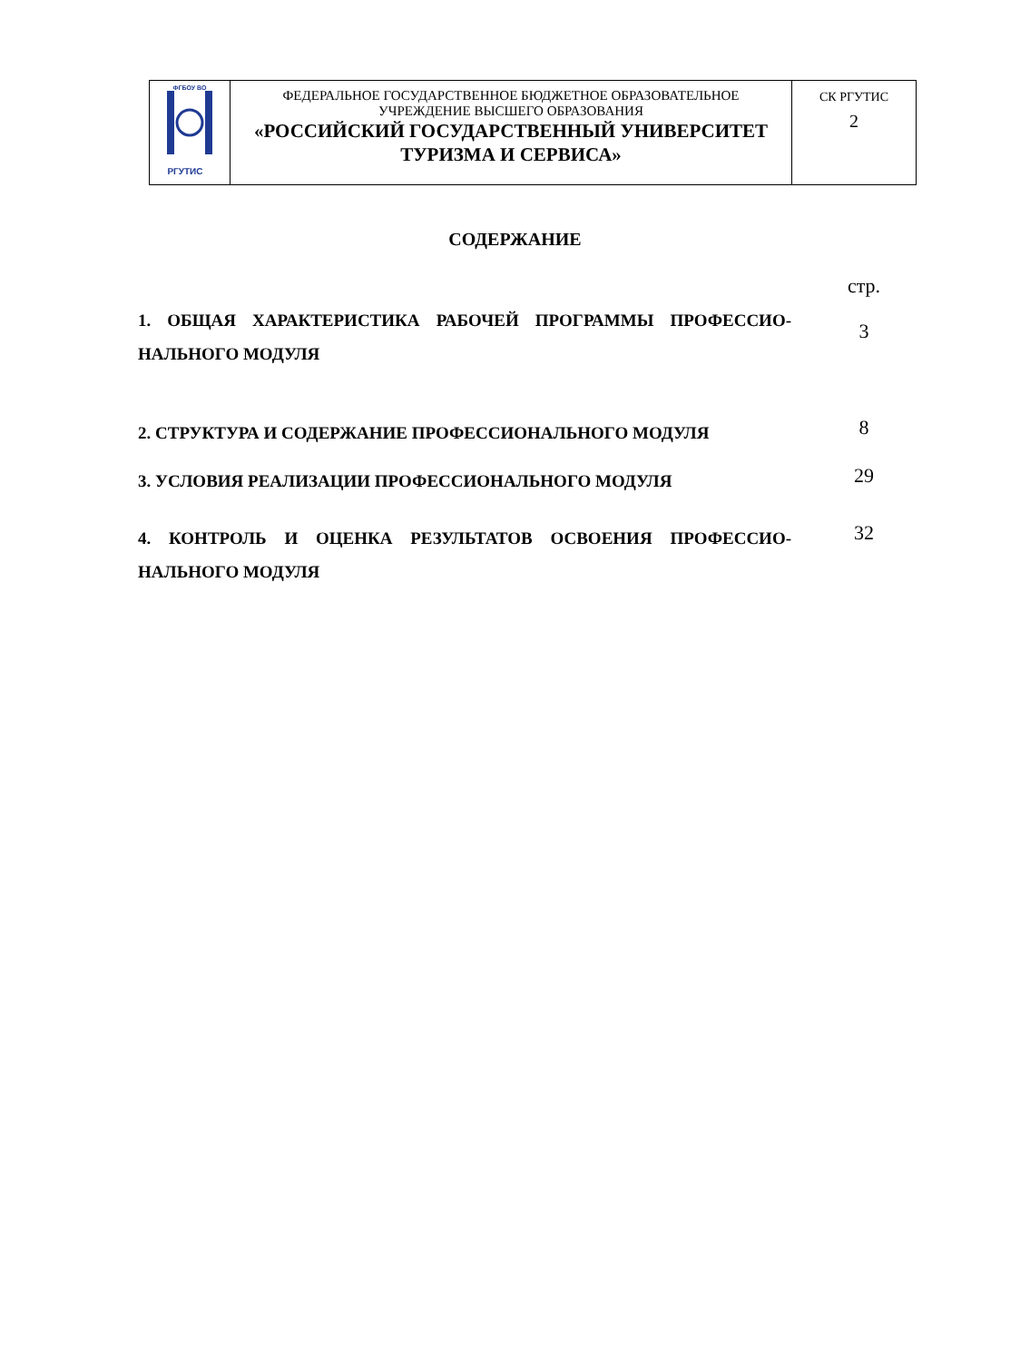| ФГБОУ ВО РГУТИС | ФЕДЕРАЛЬНОЕ ГОСУДАРСТВЕННОЕ БЮДЖЕТНОЕ ОБРАЗОВАТЕЛЬНОЕ УЧРЕЖДЕНИЕ ВЫСШЕГО ОБРАЗОВАНИЯ «РОССИЙСКИЙ ГОСУДАРСТВЕННЫЙ УНИВЕРСИТЕТ ТУРИЗМА И СЕРВИСА» | СК РГУТИС 2 |
СОДЕРЖАНИЕ
| | стр. |
| 1. ОБЩАЯ ХАРАКТЕРИСТИКА РАБОЧЕЙ ПРОГРАММЫ ПРОФЕССИО-НАЛЬНОГО МОДУЛЯ | 3 |
| 2. СТРУКТУРА И СОДЕРЖАНИЕ ПРОФЕССИОНАЛЬНОГО МОДУЛЯ | 8 |
| 3. УСЛОВИЯ РЕАЛИЗАЦИИ ПРОФЕССИОНАЛЬНОГО МОДУЛЯ | 29 |
| 4. КОНТРОЛЬ И ОЦЕНКА РЕЗУЛЬТАТОВ ОСВОЕНИЯ ПРОФЕССИО-НАЛЬНОГО МОДУЛЯ | 32 |